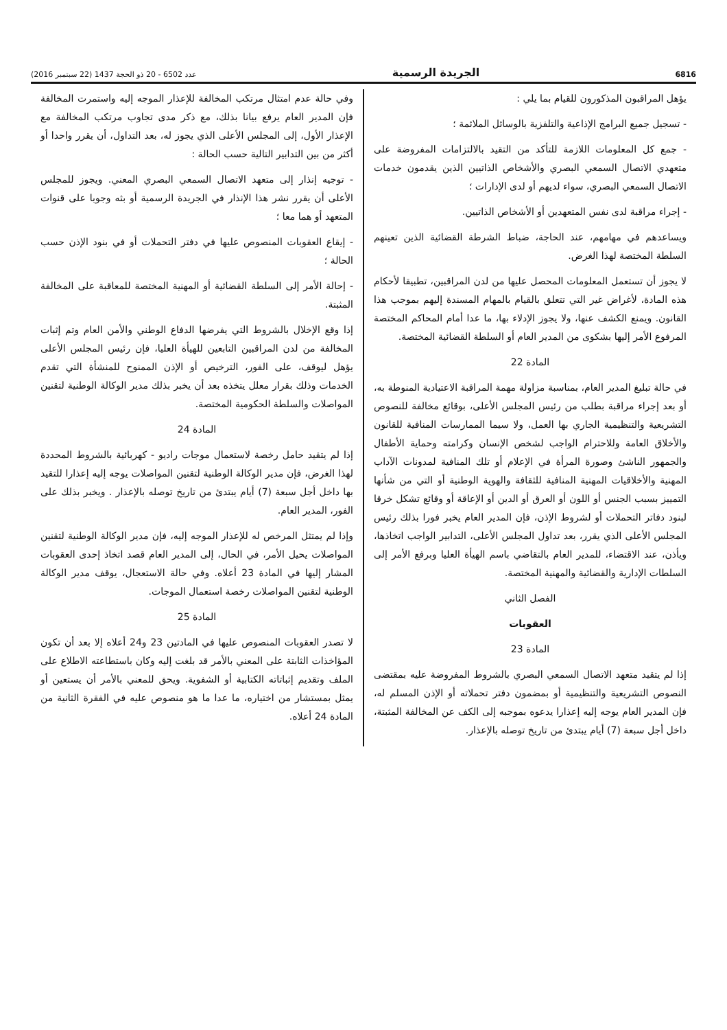6816 الجريدة الرسمية عدد 6502 - 20 ذو الحجة 1437 (22 سبتمبر 2016)
يؤهل المراقبون المذكورون للقيام بما يلي :
- تسجيل جميع البرامج الإذاعية والتلفزية بالوسائل الملائمة ؛
- جمع كل المعلومات اللازمة للتأكد من التقيد بالالتزامات المفروضة على متعهدي الاتصال السمعي البصري والأشخاص الذاتيين الذين يقدمون خدمات الاتصال السمعي البصري، سواء لديهم أو لدى الإدارات ؛
- إجراء مراقبة لدى نفس المتعهدين أو الأشخاص الذاتيين.
ويساعدهم في مهامهم، عند الحاجة، ضباط الشرطة القضائية الذين تعينهم السلطة المختصة لهذا الغرض.
لا يجوز أن تستعمل المعلومات المحصل عليها من لدن المراقبين، تطبيقا لأحكام هذه المادة، لأغراض غير التي تتعلق بالقيام بالمهام المسندة إليهم بموجب هذا القانون. ويمنع الكشف عنها، ولا يجوز الإدلاء بها، ما عدا أمام المحاكم المختصة المرفوع الأمر إليها بشكوى من المدير العام أو السلطة القضائية المختصة.
المادة 22
في حالة تبليغ المدير العام، بمناسبة مزاولة مهمة المراقبة الاعتيادية المنوطة به، أو بعد إجراء مراقبة بطلب من رئيس المجلس الأعلى، بوقائع مخالفة للنصوص التشريعية والتنظيمية الجاري بها العمل، ولا سيما الممارسات المنافية للقانون والأخلاق العامة وللاحترام الواجب لشخص الإنسان وكرامته وحماية الأطفال والجمهور الناشئ وصورة المرأة في الإعلام أو تلك المنافية لمدونات الآداب المهنية والأخلاقيات المهنية المنافية للثقافة والهوية الوطنية أو التي من شأنها التمييز بسبب الجنس أو اللون أو العرق أو الدين أو الإعاقة أو وقائع تشكل خرقا لبنود دفاتر التحملات أو لشروط الإذن، فإن المدير العام يخبر فورا بذلك رئيس المجلس الأعلى الذي يقرر، بعد تداول المجلس الأعلى، التدابير الواجب اتخاذها، ويأذن، عند الاقتضاء، للمدير العام بالتقاضي باسم الهيأة العليا وبرفع الأمر إلى السلطات الإدارية والقضائية والمهنية المختصة.
الفصل الثاني
العقوبات
المادة 23
إذا لم يتقيد متعهد الاتصال السمعي البصري بالشروط المفروضة عليه بمقتضى النصوص التشريعية والتنظيمية أو بمضمون دفتر تحملاته أو الإذن المسلم له، فإن المدير العام يوجه إليه إعذارا يدعوه بموجبه إلى الكف عن المخالفة المثبتة، داخل أجل سبعة (7) أيام يبتدئ من تاريخ توصله بالإعذار.
وفي حالة عدم امتثال مرتكب المخالفة للإعذار الموجه إليه واستمرت المخالفة فإن المدير العام يرفع بيانا بذلك، مع ذكر مدى تجاوب مرتكب المخالفة مع الإعذار الأول، إلى المجلس الأعلى الذي يجوز له، بعد التداول، أن يقرر واحدا أو أكثر من بين التدابير التالية حسب الحالة :
- توجيه إنذار إلى متعهد الاتصال السمعي البصري المعني. ويجوز للمجلس الأعلى أن يقرر نشر هذا الإنذار في الجريدة الرسمية أو بثه وجوبا على قنوات المتعهد أو هما معا ؛
- إيقاع العقوبات المنصوص عليها في دفتر التحملات أو في بنود الإذن حسب الحالة ؛
- إحالة الأمر إلى السلطة القضائية أو المهنية المختصة للمعاقبة على المخالفة المثبتة.
إذا وقع الإخلال بالشروط التي يفرضها الدفاع الوطني والأمن العام وتم إثبات المخالفة من لدن المراقبين التابعين للهيأة العليا، فإن رئيس المجلس الأعلى يؤهل ليوقف، على الفور، الترخيص أو الإذن الممنوح للمنشأة التي تقدم الخدمات وذلك بقرار معلل يتخذه بعد أن يخبر بذلك مدير الوكالة الوطنية لتقنين المواصلات والسلطة الحكومية المختصة.
المادة 24
إذا لم يتقيد حامل رخصة لاستعمال موجات راديو - كهربائية بالشروط المحددة لهذا الغرض، فإن مدير الوكالة الوطنية لتقنين المواصلات يوجه إليه إعذارا للتقيد بها داخل أجل سبعة (7) أيام يبتدئ من تاريخ توصله بالإعذار . ويخبر بذلك على الفور، المدير العام.
وإذا لم يمتثل المرخص له للإعذار الموجه إليه، فإن مدير الوكالة الوطنية لتقنين المواصلات يحيل الأمر، في الحال، إلى المدير العام قصد اتخاذ إحدى العقوبات المشار إليها في المادة 23 أعلاه. وفي حالة الاستعجال، يوقف مدير الوكالة الوطنية لتقنين المواصلات رخصة استعمال الموجات.
المادة 25
لا تصدر العقوبات المنصوص عليها في المادتين 23 و24 أعلاه إلا بعد أن تكون المؤاخذات الثابتة على المعني بالأمر قد بلغت إليه وكان باستطاعته الاطلاع على الملف وتقديم إثباتاته الكتابية أو الشفوية. ويحق للمعني بالأمر أن يستعين أو يمثل بمستشار من اختياره، ما عدا ما هو منصوص عليه في الفقرة الثانية من المادة 24 أعلاه.